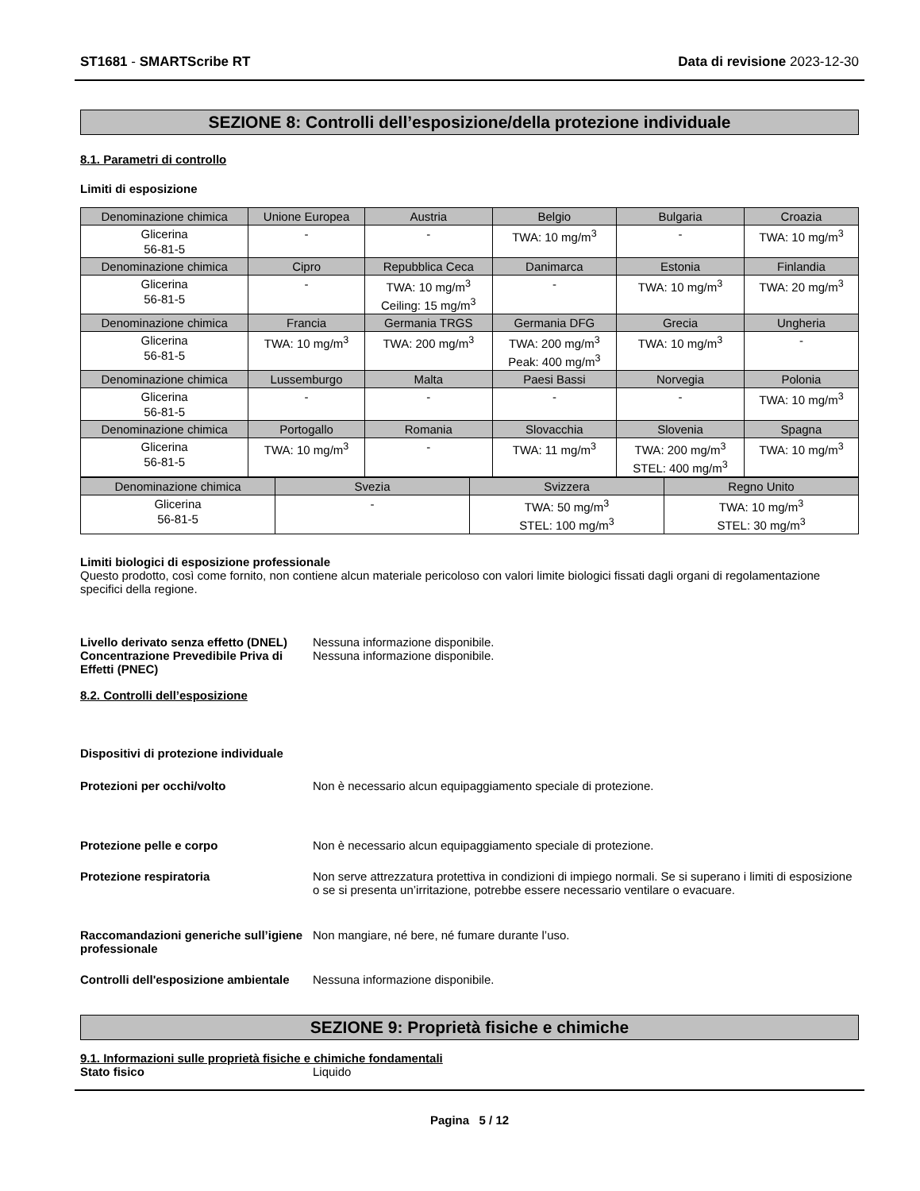ST1681 - SMARTScribe RT Data di revisione 2023-12-30
SEZIONE 8: Controlli dell’esposizione/della protezione individuale
8.1. Parametri di controllo
Limiti di esposizione
| Denominazione chimica | Unione Europea | Austria | Belgio | Bulgaria | Croazia |
| Glicerina 56-81-5 | - | - | TWA: 10 mg/m<sup>3</sup> | - | TWA: 10 mg/m<sup>3</sup> |
| Denominazione chimica | Cipro | Repubblica Ceca | Danimarca | Estonia | Finlandia |
| Glicerina 56-81-5 | - | TWA: 10 mg/m<sup>3</sup> Ceiling: 15 mg/m<sup>3</sup> | - | TWA: 10 mg/m<sup>3</sup> | TWA: 20 mg/m<sup>3</sup> |
| Denominazione chimica | Francia | Germania TRGS | Germania DFG | Grecia | Ungheria |
| Glicerina 56-81-5 | TWA: 10 mg/m<sup>3</sup> | TWA: 200 mg/m<sup>3</sup> | TWA: 200 mg/m<sup>3</sup> Peak: 400 mg/m<sup>3</sup> | TWA: 10 mg/m<sup>3</sup> | - |
| Denominazione chimica | Lussemburgo | Malta | Paesi Bassi | Norvegia | Polonia |
| Glicerina 56-81-5 | - | - | - | - | TWA: 10 mg/m<sup>3</sup> |
| Denominazione chimica | Portogallo | Romania | Slovacchia | Slovenia | Spagna |
| Glicerina 56-81-5 | TWA: 10 mg/m<sup>3</sup> | - | TWA: 11 mg/m<sup>3</sup> | TWA: 200 mg/m<sup>3</sup> STEL: 400 mg/m<sup>3</sup> | TWA: 10 mg/m<sup>3</sup> |
| Denominazione chimica | Svezia | Svizzera | Regno Unito |
| Glicerina 56-81-5 | - | TWA: 50 mg/m<sup>3</sup> STEL: 100 mg/m<sup>3</sup> | TWA: 10 mg/m<sup>3</sup> STEL: 30 mg/m<sup>3</sup> |
Limiti biologici di esposizione professionale
Questo prodotto, così come fornito, non contiene alcun materiale pericoloso con valori limite biologici fissati dagli organi di regolamentazione specifici della regione.
Livello derivato senza effetto (DNEL) Nessuna informazione disponibile.
Concentrazione Prevedibile Priva di Effetti (PNEC) Nessuna informazione disponibile.
8.2. Controlli dell’esposizione
Dispositivi di protezione individuale
Protezioni per occhi/volto Non è necessario alcun equipaggiamento speciale di protezione.
Protezione pelle e corpo Non è necessario alcun equipaggiamento speciale di protezione.
Protezione respiratoria Non serve attrezzatura protettiva in condizioni di impiego normali. Se si superano i limiti di esposizione o se si presenta un’irritazione, potrebbe essere necessario ventilare o evacuare.
Raccomandazioni generiche sull’igiene professionale Non mangiare, né bere, né fumare durante l’uso.
Controlli dell'esposizione ambientale Nessuna informazione disponibile.
SEZIONE 9: Proprietà fisiche e chimiche
9.1. Informazioni sulle proprietà fisiche e chimiche fondamentali
Stato fisico Liquido
Pagina 5 / 12